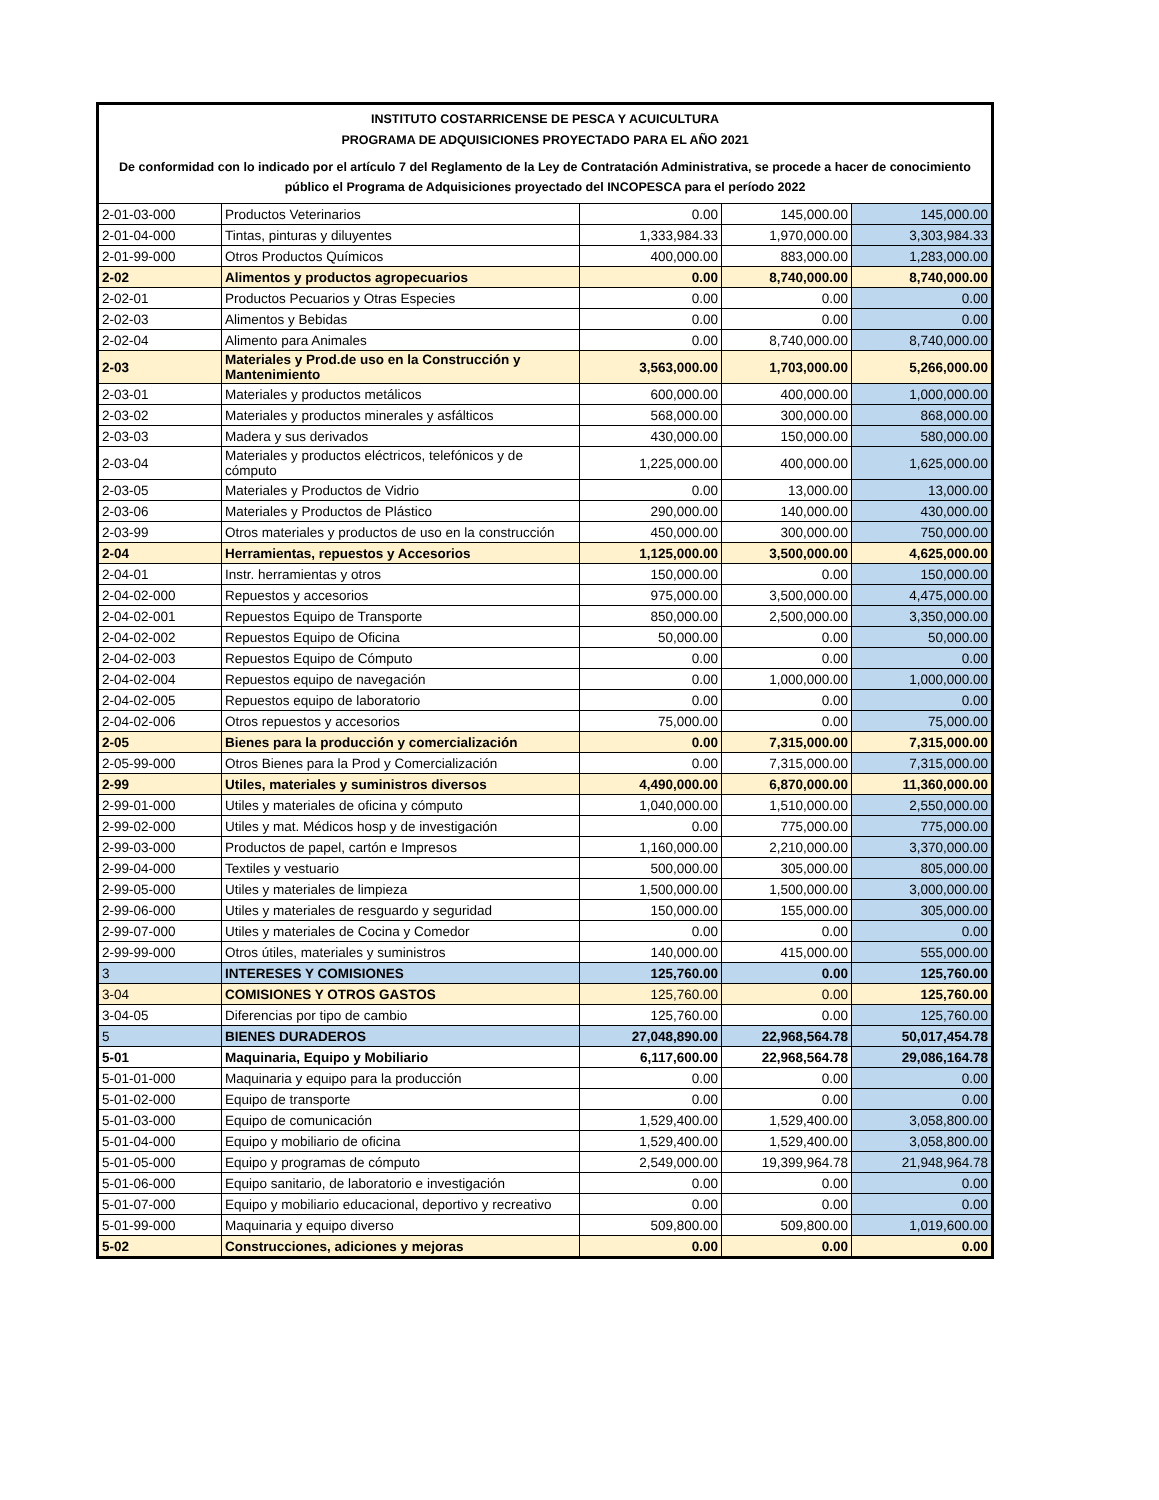INSTITUTO COSTARRICENSE DE PESCA Y ACUICULTURA
PROGRAMA DE ADQUISICIONES PROYECTADO PARA EL AÑO 2021
De conformidad con lo indicado por el artículo 7 del Reglamento de la Ley de Contratación Administrativa, se procede a hacer de conocimiento público el Programa de Adquisiciones proyectado del INCOPESCA para el período 2022
| 2-01-03-000 | Productos Veterinarios | 0.00 | 145,000.00 | 145,000.00 |
| 2-01-04-000 | Tintas, pinturas y diluyentes | 1,333,984.33 | 1,970,000.00 | 3,303,984.33 |
| 2-01-99-000 | Otros Productos Químicos | 400,000.00 | 883,000.00 | 1,283,000.00 |
| 2-02 | Alimentos y productos agropecuarios | 0.00 | 8,740,000.00 | 8,740,000.00 |
| 2-02-01 | Productos Pecuarios y Otras Especies | 0.00 | 0.00 | 0.00 |
| 2-02-03 | Alimentos y Bebidas | 0.00 | 0.00 | 0.00 |
| 2-02-04 | Alimento para Animales | 0.00 | 8,740,000.00 | 8,740,000.00 |
| 2-03 | Materiales y Prod.de uso en la Construcción y Mantenimiento | 3,563,000.00 | 1,703,000.00 | 5,266,000.00 |
| 2-03-01 | Materiales y productos metálicos | 600,000.00 | 400,000.00 | 1,000,000.00 |
| 2-03-02 | Materiales y productos minerales y asfálticos | 568,000.00 | 300,000.00 | 868,000.00 |
| 2-03-03 | Madera y sus derivados | 430,000.00 | 150,000.00 | 580,000.00 |
| 2-03-04 | Materiales y productos eléctricos, telefónicos y de cómputo | 1,225,000.00 | 400,000.00 | 1,625,000.00 |
| 2-03-05 | Materiales y Productos de Vidrio | 0.00 | 13,000.00 | 13,000.00 |
| 2-03-06 | Materiales y Productos de Plástico | 290,000.00 | 140,000.00 | 430,000.00 |
| 2-03-99 | Otros materiales y productos de uso en la construcción | 450,000.00 | 300,000.00 | 750,000.00 |
| 2-04 | Herramientas, repuestos y Accesorios | 1,125,000.00 | 3,500,000.00 | 4,625,000.00 |
| 2-04-01 | Instr. herramientas y otros | 150,000.00 | 0.00 | 150,000.00 |
| 2-04-02-000 | Repuestos y accesorios | 975,000.00 | 3,500,000.00 | 4,475,000.00 |
| 2-04-02-001 | Repuestos Equipo de Transporte | 850,000.00 | 2,500,000.00 | 3,350,000.00 |
| 2-04-02-002 | Repuestos Equipo de Oficina | 50,000.00 | 0.00 | 50,000.00 |
| 2-04-02-003 | Repuestos Equipo de Cómputo | 0.00 | 0.00 | 0.00 |
| 2-04-02-004 | Repuestos equipo de navegación | 0.00 | 1,000,000.00 | 1,000,000.00 |
| 2-04-02-005 | Repuestos equipo de laboratorio | 0.00 | 0.00 | 0.00 |
| 2-04-02-006 | Otros repuestos y accesorios | 75,000.00 | 0.00 | 75,000.00 |
| 2-05 | Bienes para la producción y comercialización | 0.00 | 7,315,000.00 | 7,315,000.00 |
| 2-05-99-000 | Otros Bienes para la Prod y Comercialización | 0.00 | 7,315,000.00 | 7,315,000.00 |
| 2-99 | Utiles, materiales y suministros diversos | 4,490,000.00 | 6,870,000.00 | 11,360,000.00 |
| 2-99-01-000 | Utiles y materiales de oficina y cómputo | 1,040,000.00 | 1,510,000.00 | 2,550,000.00 |
| 2-99-02-000 | Utiles y mat. Médicos hosp y de investigación | 0.00 | 775,000.00 | 775,000.00 |
| 2-99-03-000 | Productos de papel, cartón e Impresos | 1,160,000.00 | 2,210,000.00 | 3,370,000.00 |
| 2-99-04-000 | Textiles y vestuario | 500,000.00 | 305,000.00 | 805,000.00 |
| 2-99-05-000 | Utiles y materiales de limpieza | 1,500,000.00 | 1,500,000.00 | 3,000,000.00 |
| 2-99-06-000 | Utiles y materiales de resguardo y seguridad | 150,000.00 | 155,000.00 | 305,000.00 |
| 2-99-07-000 | Utiles y materiales de Cocina y Comedor | 0.00 | 0.00 | 0.00 |
| 2-99-99-000 | Otros útiles, materiales y suministros | 140,000.00 | 415,000.00 | 555,000.00 |
| 3 | INTERESES Y COMISIONES | 125,760.00 | 0.00 | 125,760.00 |
| 3-04 | COMISIONES Y OTROS GASTOS | 125,760.00 | 0.00 | 125,760.00 |
| 3-04-05 | Diferencias por tipo de cambio | 125,760.00 | 0.00 | 125,760.00 |
| 5 | BIENES DURADEROS | 27,048,890.00 | 22,968,564.78 | 50,017,454.78 |
| 5-01 | Maquinaria, Equipo y Mobiliario | 6,117,600.00 | 22,968,564.78 | 29,086,164.78 |
| 5-01-01-000 | Maquinaria y equipo para la producción | 0.00 | 0.00 | 0.00 |
| 5-01-02-000 | Equipo de transporte | 0.00 | 0.00 | 0.00 |
| 5-01-03-000 | Equipo de comunicación | 1,529,400.00 | 1,529,400.00 | 3,058,800.00 |
| 5-01-04-000 | Equipo y mobiliario de oficina | 1,529,400.00 | 1,529,400.00 | 3,058,800.00 |
| 5-01-05-000 | Equipo y programas de cómputo | 2,549,000.00 | 19,399,964.78 | 21,948,964.78 |
| 5-01-06-000 | Equipo sanitario, de laboratorio e investigación | 0.00 | 0.00 | 0.00 |
| 5-01-07-000 | Equipo y mobiliario educacional, deportivo y recreativo | 0.00 | 0.00 | 0.00 |
| 5-01-99-000 | Maquinaria y equipo diverso | 509,800.00 | 509,800.00 | 1,019,600.00 |
| 5-02 | Construcciones, adiciones y mejoras | 0.00 | 0.00 | 0.00 |